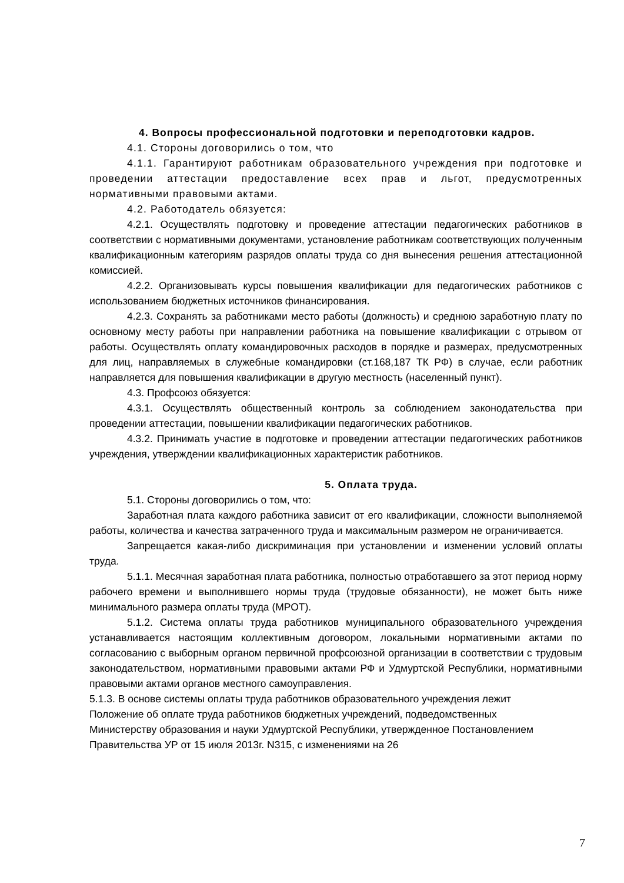4. Вопросы профессиональной подготовки и переподготовки кадров.
4.1. Стороны договорились о том, что
4.1.1. Гарантируют работникам образовательного учреждения при подготовке и проведении аттестации предоставление всех прав и льгот, предусмотренных нормативными правовыми актами.
4.2. Работодатель обязуется:
4.2.1. Осуществлять подготовку и проведение аттестации педагогических работников в соответствии с нормативными документами, установление работникам соответствующих полученным квалификационным категориям разрядов оплаты труда со дня вынесения решения аттестационной комиссией.
4.2.2. Организовывать курсы повышения квалификации для педагогических работников с использованием бюджетных источников финансирования.
4.2.3. Сохранять за работниками место работы (должность) и среднюю заработную плату по основному месту работы при направлении работника на повышение квалификации с отрывом от работы. Осуществлять оплату командировочных расходов в порядке и размерах, предусмотренных для лиц, направляемых в служебные командировки (ст.168,187 ТК РФ) в случае, если работник направляется для повышения квалификации в другую местность (населенный пункт).
4.3. Профсоюз обязуется:
4.3.1. Осуществлять общественный контроль за соблюдением законодательства при проведении аттестации, повышении квалификации педагогических работников.
4.3.2. Принимать участие в подготовке и проведении аттестации педагогических работников учреждения, утверждении квалификационных характеристик работников.
5. Оплата труда.
5.1. Стороны договорились о том, что:
Заработная плата каждого работника зависит от его квалификации, сложности выполняемой работы, количества и качества затраченного труда и максимальным размером не ограничивается.
Запрещается какая-либо дискриминация при установлении и изменении условий оплаты труда.
5.1.1. Месячная заработная плата работника, полностью отработавшего за этот период норму рабочего времени и выполнившего нормы труда (трудовые обязанности), не может быть ниже минимального размера оплаты труда (МРОТ).
5.1.2. Система оплаты труда работников муниципального образовательного учреждения устанавливается настоящим коллективным договором, локальными нормативными актами по согласованию с выборным органом первичной профсоюзной организации в соответствии с трудовым законодательством, нормативными правовыми актами РФ и Удмуртской Республики, нормативными правовыми актами органов местного самоуправления.
5.1.3. В основе системы оплаты труда работников образовательного учреждения лежит Положение об оплате труда работников бюджетных учреждений, подведомственных Министерству образования и науки Удмуртской Республики, утвержденное Постановлением Правительства УР от 15 июля 2013г. N315, с изменениями на 26
7